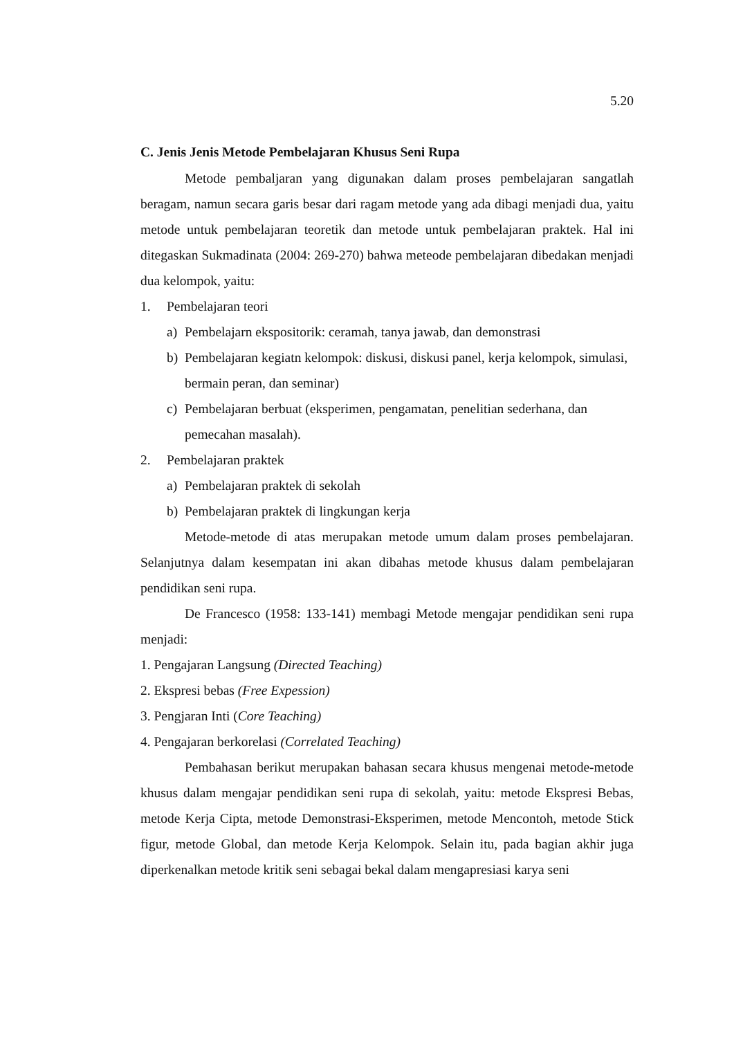5.20
C. Jenis Jenis Metode Pembelajaran Khusus Seni Rupa
Metode pembaljaran yang digunakan dalam proses pembelajaran sangatlah beragam, namun secara garis besar dari ragam metode yang ada dibagi menjadi dua, yaitu metode untuk pembelajaran teoretik dan metode untuk pembelajaran praktek. Hal ini ditegaskan Sukmadinata (2004: 269-270) bahwa meteode pembelajaran dibedakan menjadi dua kelompok, yaitu:
1. Pembelajaran teori
a) Pembelajarn ekspositorik: ceramah, tanya jawab, dan demonstrasi
b) Pembelajaran kegiatn kelompok: diskusi, diskusi panel, kerja kelompok, simulasi, bermain peran, dan seminar)
c) Pembelajaran berbuat (eksperimen, pengamatan, penelitian sederhana, dan pemecahan masalah).
2. Pembelajaran praktek
a) Pembelajaran praktek di sekolah
b) Pembelajaran praktek di lingkungan kerja
Metode-metode di atas merupakan metode umum dalam proses pembelajaran. Selanjutnya dalam kesempatan ini akan dibahas metode khusus dalam pembelajaran pendidikan seni rupa.
De Francesco (1958: 133-141) membagi Metode mengajar pendidikan seni rupa menjadi:
1. Pengajaran Langsung (Directed Teaching)
2. Ekspresi bebas (Free Expession)
3. Pengjaran Inti (Core Teaching)
4. Pengajaran berkorelasi (Correlated Teaching)
Pembahasan berikut merupakan bahasan secara khusus mengenai metode-metode khusus dalam mengajar pendidikan seni rupa di sekolah, yaitu: metode Ekspresi Bebas, metode Kerja Cipta, metode Demonstrasi-Eksperimen, metode Mencontoh, metode Stick figur, metode Global, dan metode Kerja Kelompok. Selain itu, pada bagian akhir juga diperkenalkan metode kritik seni sebagai bekal dalam mengapresiasi karya seni